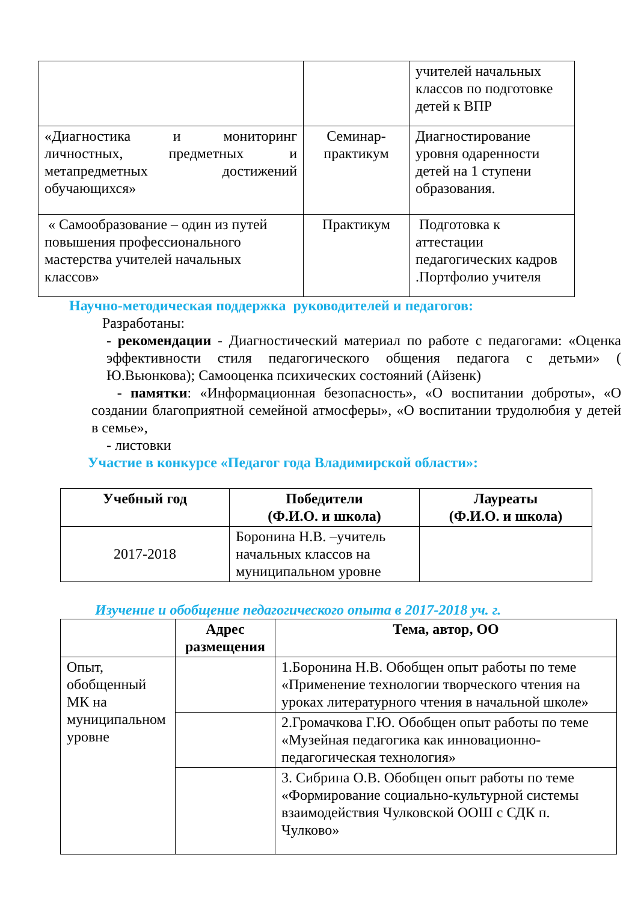| | | учителей начальных классов по подготовке детей к ВПР |
| «Диагностика и мониторинг личностных, предметных и метапредметных достижений обучающихся» | Семинар-практикум | Диагностирование уровня одаренности детей на 1 ступени образования. |
| « Самообразование – один из путей повышения профессионального мастерства учителей начальных классов» | Практикум | Подготовка к аттестации педагогических кадров .Портфолио учителя |
Научно-методическая поддержка руководителей и педагогов:
Разработаны:
- рекомендации - Диагностический материал по работе с педагогами: «Оценка эффективности стиля педагогического общения педагога с детьми» ( Ю.Вьюнкова); Самооценка психических состояний (Айзенк)
- памятки: «Информационная безопасность», «О воспитании доброты», «О создании благоприятной семейной атмосферы», «О воспитании трудолюбия у детей в семье»,
- листовки
Участие в конкурсе «Педагог года Владимирской области»:
| Учебный год | Победители (Ф.И.О. и школа) | Лауреаты (Ф.И.О. и школа) |
| --- | --- | --- |
| 2017-2018 | Боронина Н.В. –учитель начальных классов на муниципальном уровне | |
Изучение и обобщение педагогического опыта в 2017-2018 уч. г.
| | Адрес размещения | Тема, автор, ОО |
| --- | --- | --- |
| Опыт, обобщенный МК на муниципальном уровне | | 1.Боронина Н.В. Обобщен опыт работы по теме «Применение технологии творческого чтения на уроках литературного чтения в начальной школе» |
| | | 2.Громачкова Г.Ю. Обобщен опыт работы по теме «Музейная педагогика как инновационно-педагогическая технология» |
| | | 3. Сибрина О.В. Обобщен опыт работы по теме «Формирование социально-культурной системы взаимодействия Чулковской ООШ с СДК п. Чулково» |